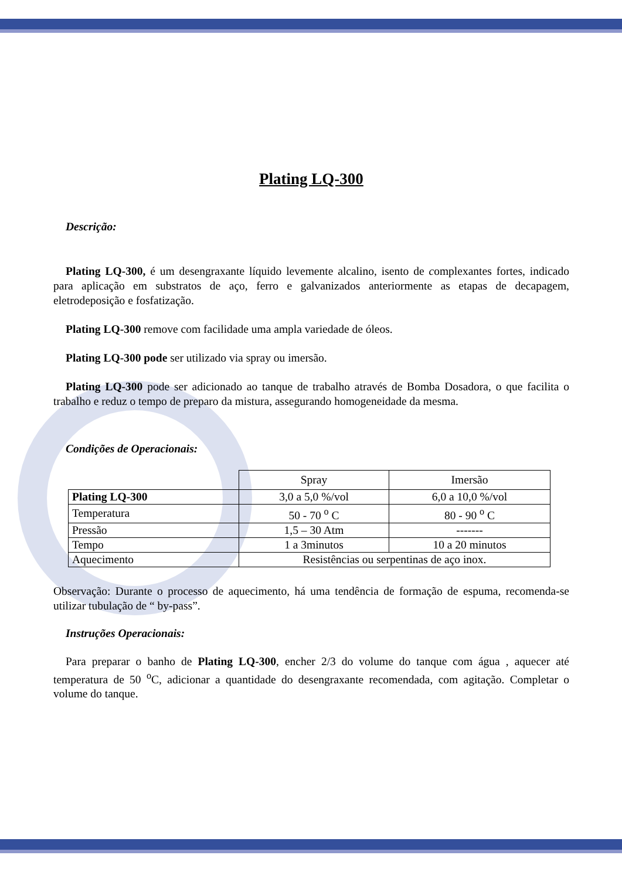Plating LQ-300
Descrição:
Plating LQ-300, é um desengraxante líquido levemente alcalino, isento de complexantes fortes, indicado para aplicação em substratos de aço, ferro e galvanizados anteriormente as etapas de decapagem, eletrodeposição e fosfatização.
Plating LQ-300 remove com facilidade uma ampla variedade de óleos.
Plating LQ-300 pode ser utilizado via spray ou imersão.
Plating LQ-300 pode ser adicionado ao tanque de trabalho através de Bomba Dosadora, o que facilita o trabalho e reduz o tempo de preparo da mistura, assegurando homogeneidade da mesma.
Condições de Operacionais:
| | Spray | Imersão |
| Plating LQ-300 | 3,0 a 5,0 %/vol | 6,0 a 10,0 %/vol |
| Temperatura | 50 - 70 <sup>o</sup> C | 80 - 90 <sup>o</sup> C |
| Pressão | 1,5 – 30 Atm | ------- |
| Tempo | 1 a 3minutos | 10 a 20 minutos |
| Aquecimento | Resistências ou serpentinas de aço inox. | |
Observação: Durante o processo de aquecimento, há uma tendência de formação de espuma, recomenda-se utilizar tubulação de “ by-pass”.
Instruções Operacionais:
Para preparar o banho de Plating LQ-300, encher 2/3 do volume do tanque com água , aquecer até temperatura de 50 <sup>o</sup>C, adicionar a quantidade do desengraxante recomendada, com agitação. Completar o volume do tanque.